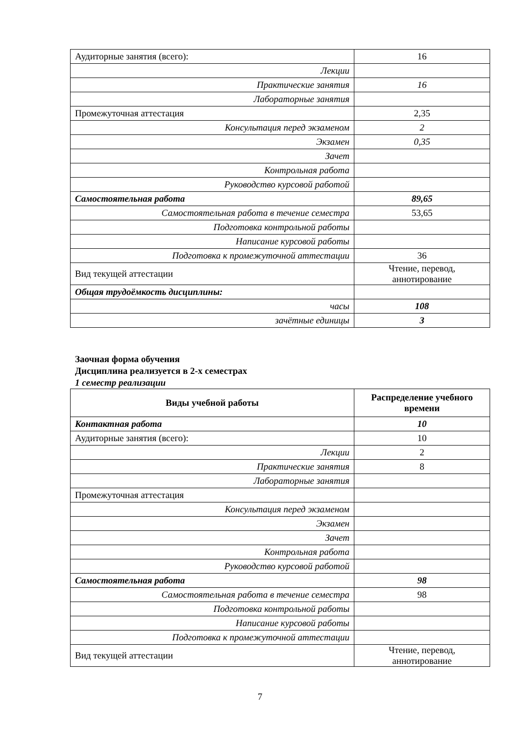| Аудиторные занятия (всего): | 16 |
| Лекции | |
| Практические занятия | 16 |
| Лабораторные занятия | |
| Промежуточная аттестация | 2,35 |
| Консультация перед экзаменом | 2 |
| Экзамен | 0,35 |
| Зачет | |
| Контрольная работа | |
| Руководство курсовой работой | |
| Самостоятельная работа | 89,65 |
| Самостоятельная работа в течение семестра | 53,65 |
| Подготовка контрольной работы | |
| Написание курсовой работы | |
| Подготовка к промежуточной аттестации | 36 |
| Вид текущей аттестации | Чтение, перевод, аннотирование |
| Общая трудоёмкость дисциплины: | |
| часы | 108 |
| зачётные единицы | 3 |
Заочная форма обучения
Дисциплина реализуется в 2-х семестрах
1 семестр реализации
| Виды учебной работы | Распределение учебного времени |
| --- | --- |
| Контактная работа | 10 |
| Аудиторные занятия (всего): | 10 |
| Лекции | 2 |
| Практические занятия | 8 |
| Лабораторные занятия | |
| Промежуточная аттестация | |
| Консультация перед экзаменом | |
| Экзамен | |
| Зачет | |
| Контрольная работа | |
| Руководство курсовой работой | |
| Самостоятельная работа | 98 |
| Самостоятельная работа в течение семестра | 98 |
| Подготовка контрольной работы | |
| Написание курсовой работы | |
| Подготовка к промежуточной аттестации | |
| Вид текущей аттестации | Чтение, перевод, аннотирование |
7